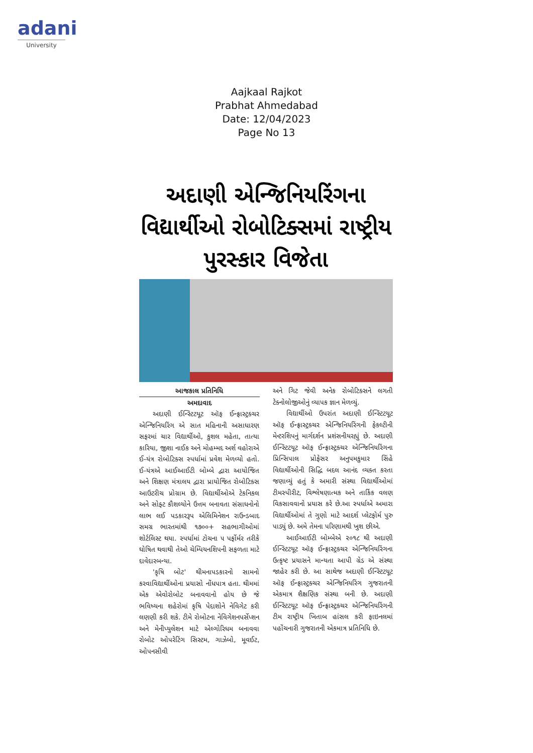adani
University
Aajkaal Rajkot
Prabhat Ahmedabad
Date: 12/04/2023
Page No 13
અદાણી એન્જિનિયરિંગના વિદ્યાર્થીઓ રોબોટિક્સમાં રાષ્ટ્રીય પુરસ્કાર વિજેતા
આજકાલ પ્રતિનિધિ
અમદાવાદ
અદાણી ઈન્સ્ટિટયૂટ ઑફ ઈન્ફ્રાસ્ટ્રક્ચર એન્જિનિયરિંગ એ સાત મહિનાની અસાધારણ સફરમાં ચાર વિદ્યાર્થીઓ, કુશલ મહેતા, તાત્યા કારિયા, જીશા નાઈક અને મોહમ્મદ અર્શ વહોરાએ ઈ-યંત્ર રોબોટિક્સ સ્પર્ધામાં પ્રવેશ મેળવ્યો હતો. ઈ-યંત્રએ આઈઆઈટી બોમ્બે દ્વારા આયોજિત અને શિક્ષણ મંત્રાલય દ્વારા પ્રાયોજિત રોબોટિક્સ આઉટરીચ પ્રોગ્રામ છે. વિદ્યાર્થીઓએ ટેકનિકલ અને સોફ્ટ કૌશલ્યોને ઉત્તમ બનાવતા સંસાધનોનો લાભ લઈ પડકારરૂપ એલિમિનેશન રાઉન્ડબાદ સમગ્ર ભારતમાંથી ૧૭૦૦+ સહભાગીઓમાં શોર્ટલિસ્ટ થયા. સ્પર્ધામાં ટોચના ૫ પર્ફોર્મર તરીકે ઘોષિત થવાથી તેઓ ચેમ્પિયનશિપની સફળતા માટે દાવેદારબન્યા.
'કૃષિ બોટ' થીમનાપડકારનો સામનો કરવાવિદ્યાર્થીઓના પ્રયાસો નોંધપાત્ર હતા. થીમમાં એક એવોરોબોટ બનાવવાનો હોય છે જે ભવિષ્યના શહેરોમાં કૃષિ પેદાશોને નેવિગેટ કરી લણણી કરી શકે. ટીમે રોબોટના નેવિગેશનપર્સેપ્શન અને મેનીપ્યુલેશન માટે એલ્ગોરિધમ બનાવવા રોબોટ ઓપરેટિંગ સિસ્ટમ, ગાઝેબો, મૂવઈટ, ઓપનસીવી
અને ગિટ જેવી અનેક રોબોટિક્સને લગતી ટેક્નોલોજીઓનું વ્યાપક જ્ઞાન મેળવ્યું.
વિદ્યાર્થીઓ ઉપરાંત અદાણી ઈન્સ્ટિટયૂટ ઑફ ઈન્ફ્રાસ્ટ્રક્ચર એન્જિનિયરિંગની ફેકલ્ટીની મેન્ટરશિપનું માર્ગદર્શન પ્રશંસનીયરહ્યું છે. અદાણી ઈન્સ્ટિટયૂટ ઑફ ઈન્ફ્રાસ્ટ્રક્ચર એન્જિનિયરિંગના પ્રિન્સિપાલ પ્રોફેસર અનુપમકુમાર સિંહે વિદ્યાર્થીઓની સિદ્ધિ બદલ આનંદ વ્યક્ત કરતા જણાવ્યું હતું કે અમારી સંસ્થા વિદ્યાર્થીઓમાં ટીમસ્પીરીટ, વિશ્લેષણાત્મક અને તાર્કિક વલણ વિકસાવવાનો પ્રયાસ કરે છે.આ સ્પર્ધાએ અમારા વિદ્યાર્થીઓમાં તે ગુણો માટે આદર્શ પ્લેટફોર્મ પુરુ પાડ્યું છે. અમે તેમના પરિણામથી ખુશ છીએ.
આઈઆઈટી બોમ્બેએ ૨૦૧૮ થી અદાણી ઈન્સ્ટિટયૂટ ઑફ ઈન્ફ્રાસ્ટ્રક્ચર એન્જિનિયરિંગના ઉત્કૃષ્ટ પ્રયાસને માન્યતા આપી ગ્રેડ એ સંસ્થા જાહેર કરી છે. આ સાથેજ અદાણી ઈન્સ્ટિટયૂટ ઑફ ઈન્ફ્રાસ્ટ્રક્ચર એન્જિનિયરિંગ ગુજરાતની એકમાત્ર શૈક્ષણિક સંસ્થા બની છે. અદાણી ઈન્સ્ટિટયૂટ ઑફ ઈન્ફ્રાસ્ટ્રક્ચર એન્જિનિયરિંગની ટીમ રાષ્ટ્રીય ખિતાબ હાંસલ કરી ફાઇનલમાં પહોંચનારી ગુજરાતની એકમાત્ર પ્રતિનિધિ છે.